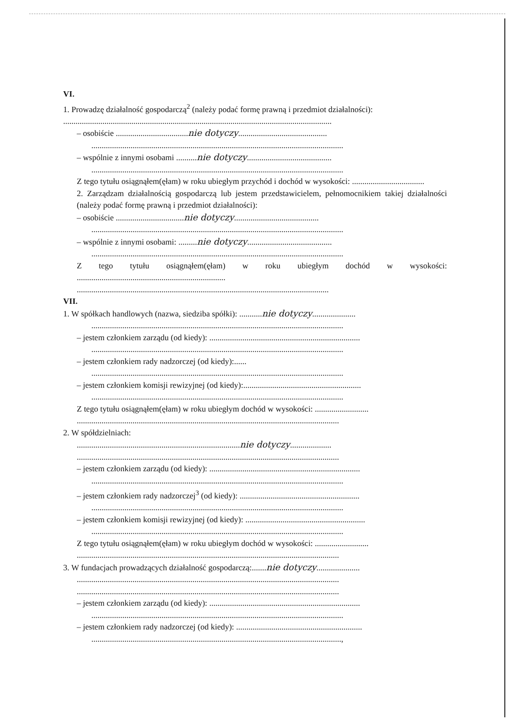VI.
1. Prowadzę działalność gospodarczą<sup>2</sup> (należy podać formę prawną i przedmiot działalności):
..................................................................................................................................
– osobiście ...................................nie dotyczy...........................................
..........................................................................................................................
– wspólnie z innymi osobami ..........nie dotyczy.........................................
..........................................................................................................................
Z tego tytułu osiągnąłem(ęłam) w roku ubiegłym przychód i dochód w wysokości: ...................................
2. Zarządzam działalnością gospodarczą lub jestem przedstawicielem, pełnomocnikiem takiej działalności (należy podać formę prawną i przedmiot działalności):
– osobiście .................................nie dotyczy.........................................
..........................................................................................................................
– wspólnie z innymi osobami: .........nie dotyczy.........................................
..........................................................................................................................
Z tego tytułu osiągnąłem(ęłam) w roku ubiegłym dochód w wysokości: ........................................................................
..........................................................................................................................
VII.
1. W spółkach handlowych (nazwa, siedziba spółki): ...........nie dotyczy.....................
..........................................................................................................................
– jestem członkiem zarządu (od kiedy): .........................................................................
..........................................................................................................................
– jestem członkiem rady nadzorczej (od kiedy):......
..........................................................................................................................
– jestem członkiem komisji rewizyjnej (od kiedy):.........................................................
..........................................................................................................................
Z tego tytułu osiągnąłem(ęłam) w roku ubiegłym dochód w wysokości: ..........................
...............................................................................................................................
2. W spółdzielniach:
...............................................................................nie dotyczy....................
...............................................................................................................................
– jestem członkiem zarządu (od kiedy): .........................................................................
..........................................................................................................................
– jestem członkiem rady nadzorczej<sup>3</sup> (od kiedy): ..........................................................
..........................................................................................................................
– jestem członkiem komisji rewizyjnej (od kiedy): ..........................................................
..........................................................................................................................
Z tego tytułu osiągnąłem(ęłam) w roku ubiegłym dochód w wysokości: ..........................
...............................................................................................................................
3. W fundacjach prowadzących działalność gospodarczą:.......nie dotyczy.....................
...............................................................................................................................
...............................................................................................................................
– jestem członkiem zarządu (od kiedy): .........................................................................
..........................................................................................................................
– jestem członkiem rady nadzorczej (od kiedy): .............................................................
.........................................................................................................................,